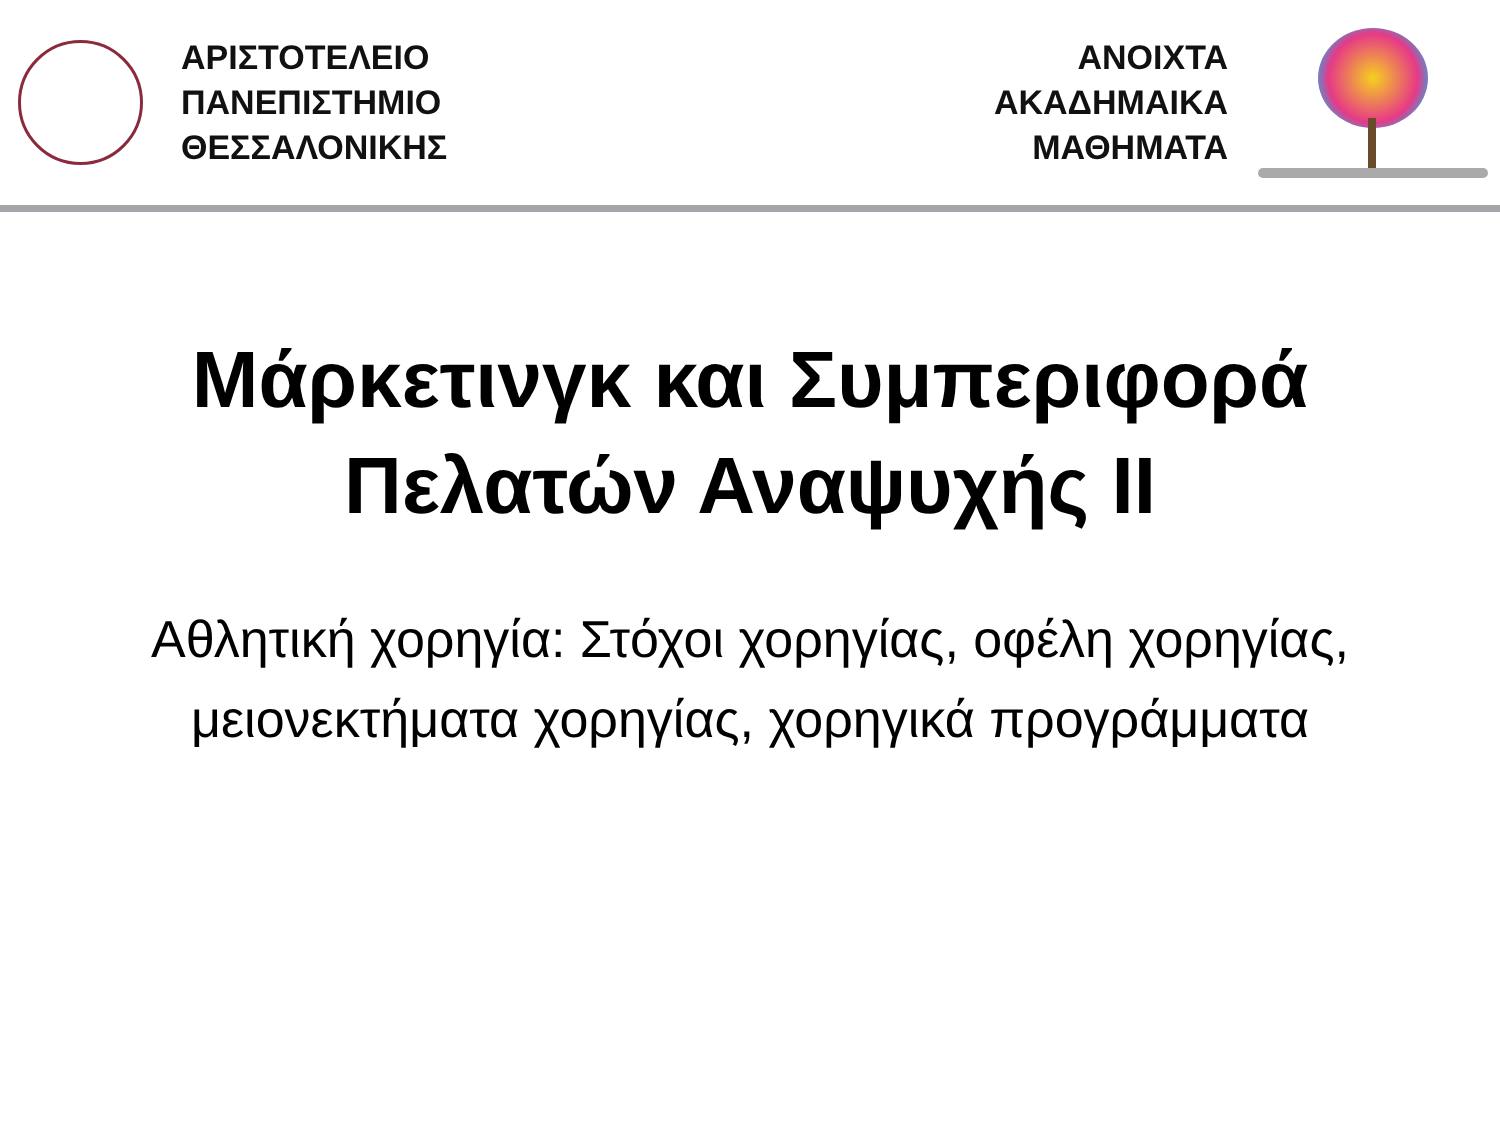ΑΡΙΣΤΟΤΕΛΕΙΟ
ΠΑΝΕΠΙΣΤΗΜΙΟ
ΘΕΣΣΑΛΟΝΙΚΗΣ
ΑΝΟΙΧΤΑ
ΑΚΑΔΗΜΑΙΚΑ
ΜΑΘΗΜΑΤΑ
Μάρκετινγκ και Συμπεριφορά Πελατών Αναψυχής ΙΙ
Αθλητική χορηγία: Στόχοι χορηγίας, οφέλη χορηγίας, μειονεκτήματα χορηγίας, χορηγικά προγράμματα